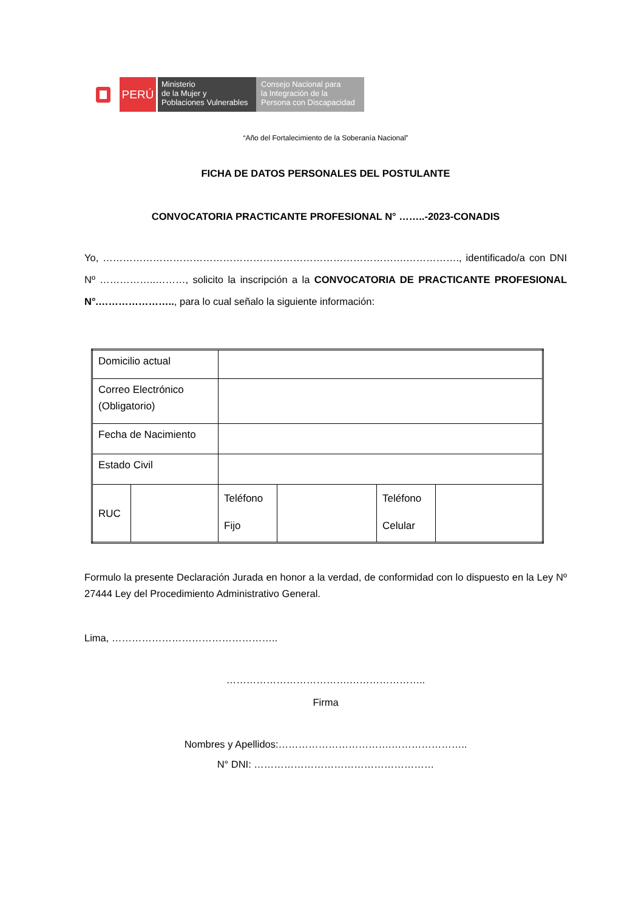PERÚ
Ministerio
de la Mujer y
Poblaciones Vulnerables
Consejo Nacional para
la Integración de la
Persona con Discapacidad
“Año del Fortalecimiento de la Soberanía Nacional”
FICHA DE DATOS PERSONALES DEL POSTULANTE
CONVOCATORIA PRACTICANTE PROFESIONAL N° ……..-2023-CONADIS
Yo, ……………………………………………………………………………….……………., identificado/a con DNI Nº ……………..………, solicito la inscripción a la CONVOCATORIA DE PRACTICANTE PROFESIONAL N°.………………….., para lo cual señalo la siguiente información:
| Domicilio actual | | | | | |
| Correo Electrónico (Obligatorio) | | | | | |
| Fecha de Nacimiento | | | | | |
| Estado Civil | | | | | |
| RUC | | Teléfono Fijo | | Teléfono Celular | |
Formulo la presente Declaración Jurada en honor a la verdad, de conformidad con lo dispuesto en la Ley Nº 27444 Ley del Procedimiento Administrativo General.
Lima, …………………………………………..
……………………………….…………………..
Firma
Nombres y Apellidos:…………………………….…………………..
N° DNI: ………………………………………………